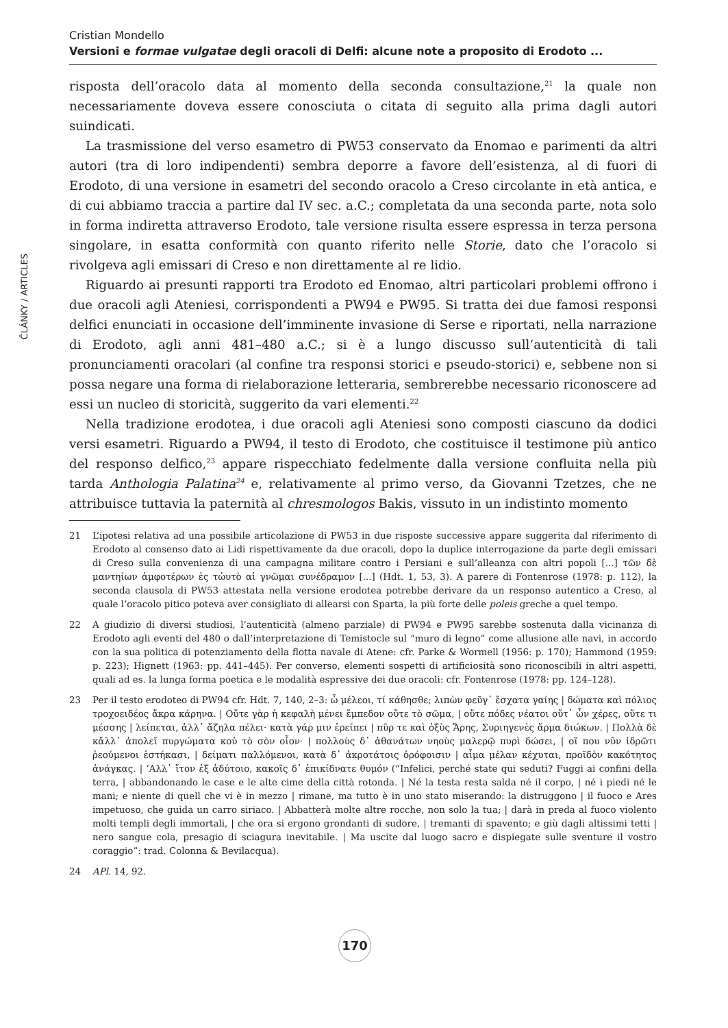Cristian Mondello
Versioni e formae vulgatae degli oracoli di Delfi: alcune note a proposito di Erodoto ...
ČLÁNKY / ARTICLES
risposta dell’oracolo data al momento della seconda consultazione,<sup>21</sup> la quale non necessariamente doveva essere conosciuta o citata di seguito alla prima dagli autori suindicati.
La trasmissione del verso esametro di PW53 conservato da Enomao e parimenti da altri autori (tra di loro indipendenti) sembra deporre a favore dell’esistenza, al di fuori di Erodoto, di una versione in esametri del secondo oracolo a Creso circolante in età antica, e di cui abbiamo traccia a partire dal IV sec. a.C.; completata da una seconda parte, nota solo in forma indiretta attraverso Erodoto, tale versione risulta essere espressa in terza persona singolare, in esatta conformità con quanto riferito nelle Storie, dato che l’oracolo si rivolgeva agli emissari di Creso e non direttamente al re lidio.
Riguardo ai presunti rapporti tra Erodoto ed Enomao, altri particolari problemi offrono i due oracoli agli Ateniesi, corrispondenti a PW94 e PW95. Si tratta dei due famosi responsi delfici enunciati in occasione dell’imminente invasione di Serse e riportati, nella narrazione di Erodoto, agli anni 481–480 a.C.; si è a lungo discusso sull’autenticità di tali pronunciamenti oracolari (al confine tra responsi storici e pseudo-storici) e, sebbene non si possa negare una forma di rielaborazione letteraria, sembrerebbe necessario riconoscere ad essi un nucleo di storicità, suggerito da vari elementi.<sup>22</sup>
Nella tradizione erodotea, i due oracoli agli Ateniesi sono composti ciascuno da dodici versi esametri. Riguardo a PW94, il testo di Erodoto, che costituisce il testimone più antico del responso delfico,<sup>23</sup> appare rispecchiato fedelmente dalla versione confluita nella più tarda Anthologia Palatina<sup>24</sup> e, relativamente al primo verso, da Giovanni Tzetzes, che ne attribuisce tuttavia la paternità al chresmologos Bakis, vissuto in un indistinto momento
21 L’ipotesi relativa ad una possibile articolazione di PW53 in due risposte successive appare suggerita dal riferimento di Erodoto al consenso dato ai Lidi rispettivamente da due oracoli, dopo la duplice interrogazione da parte degli emissari di Creso sulla convenienza di una campagna militare contro i Persiani e sull’alleanza con altri popoli [...] τῶν δὲ μαντηίων ἀμφοτέρων ἐς τὠυτὸ αἱ γνῶμαι συνέδραμον [...] (Hdt. 1, 53, 3). A parere di Fontenrose (1978: p. 112), la seconda clausola di PW53 attestata nella versione erodotea potrebbe derivare da un responso autentico a Creso, al quale l’oracolo pitico poteva aver consigliato di allearsi con Sparta, la più forte delle poleis greche a quel tempo.
22 A giudizio di diversi studiosi, l’autenticità (almeno parziale) di PW94 e PW95 sarebbe sostenuta dalla vicinanza di Erodoto agli eventi del 480 o dall’interpretazione di Temistocle sul “muro di legno” come allusione alle navi, in accordo con la sua politica di potenziamento della flotta navale di Atene: cfr. Parke & Wormell (1956: p. 170); Hammond (1959: p. 223); Hignett (1963: pp. 441–445). Per converso, elementi sospetti di artificiosità sono riconoscibili in altri aspetti, quali ad es. la lunga forma poetica e le modalità espressive dei due oracoli: cfr. Fontenrose (1978: pp. 124–128).
23 Per il testo erodoteo di PW94 cfr. Hdt. 7, 140, 2–3: ὦ μέλεοι, τί κάθησθε; λιπὼν φεῦγ᾽ ἔσχατα γαίης | δώματα καὶ πόλιος τροχοειδέος ἄκρα κάρηνα. | Οὔτε γὰρ ἡ κεφαλὴ μένει ἔμπεδον οὔτε τὸ σῶμα, | οὔτε πόδες νέατοι οὔτ᾽ ὦν χέρες, οὔτε τι μέσσης | λείπεται, ἀλλ᾽ ἄζηλα πέλει· κατὰ γάρ μιν ἐρείπει | πῦρ τε καὶ ὀξὺς Ἄρης, Συριηγενὲς ἅρμα διώκων. | Πολλὰ δὲ κἄλλ᾽ ἀπολεῖ πυργώματα κοὐ τὸ σὸν οἶον· | πολλοὺς δ᾽ ἀθανάτων νηοὺς μαλερῷ πυρὶ δώσει, | οἵ που νῦν ἱδρῶτι ῥεούμενοι ἑστήκασι, | δείματι παλλόμενοι, κατὰ δ᾽ ἀκροτάτοις ὀρόφοισιν | αἷμα μέλαν κέχυται, προϊδὸν κακότητος ἀνάγκας. | ’Αλλ᾽ ἴτον ἐξ ἀδύτοιο, κακοῖς δ᾽ ἐπικίδνατε θυμόν (“Infelici, perché state qui seduti? Fuggi ai confini della terra, | abbandonando le case e le alte cime della città rotonda. | Né la testa resta salda né il corpo, | né i piedi né le mani; e niente di quell che vi è in mezzo | rimane, ma tutto è in uno stato miserando: la distruggono | il fuoco e Ares impetuoso, che guida un carro siriaco. | Abbatterà molte altre rocche, non solo la tua; | darà in preda al fuoco violento molti templi degli immortali, | che ora si ergono grondanti di sudore, | tremanti di spavento; e giù dagli altissimi tetti | nero sangue cola, presagio di sciagura inevitabile. | Ma uscite dal luogo sacro e dispiegate sulle sventure il vostro coraggio”: trad. Colonna & Bevilacqua).
24 APl. 14, 92.
170